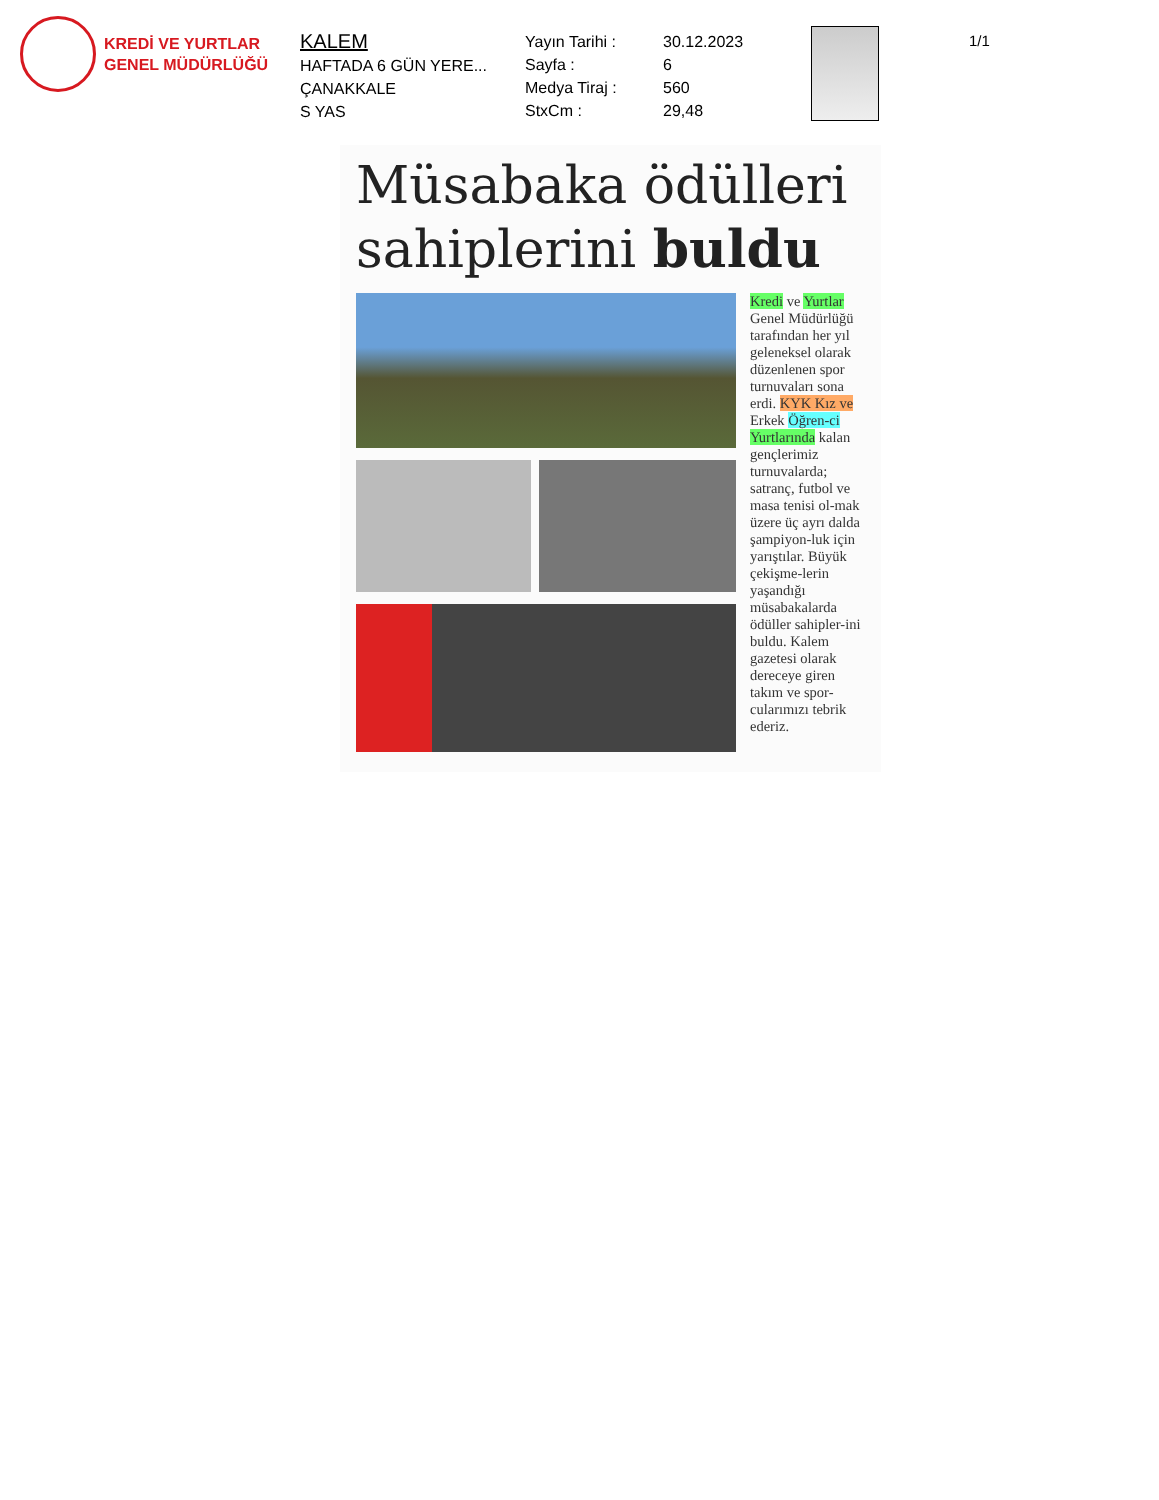KREDİ VE YURTLAR
GENEL MÜDÜRLÜĞÜ
KALEM
HAFTADA 6 GÜN YERE...
ÇANAKKALE
S YAS
Yayın Tarihi :
Sayfa :
Medya Tiraj :
StxCm :
30.12.2023
6
560
29,48
1/1
Müsabaka ödülleri sahiplerini buldu
Kredi ve Yurtlar Genel Müdürlüğü tarafından her yıl geleneksel olarak düzenlenen spor turnuvaları sona erdi. KYK Kız ve Erkek Öğren-ci Yurtlarında kalan gençlerimiz turnuvalarda; satranç, futbol ve masa tenisi ol-mak üzere üç ayrı dalda şampiyon-luk için yarıştılar. Büyük çekişme-lerin yaşandığı müsabakalarda ödüller sahipler-ini buldu. Kalem gazetesi olarak dereceye giren takım ve spor-cularımızı tebrik ederiz.